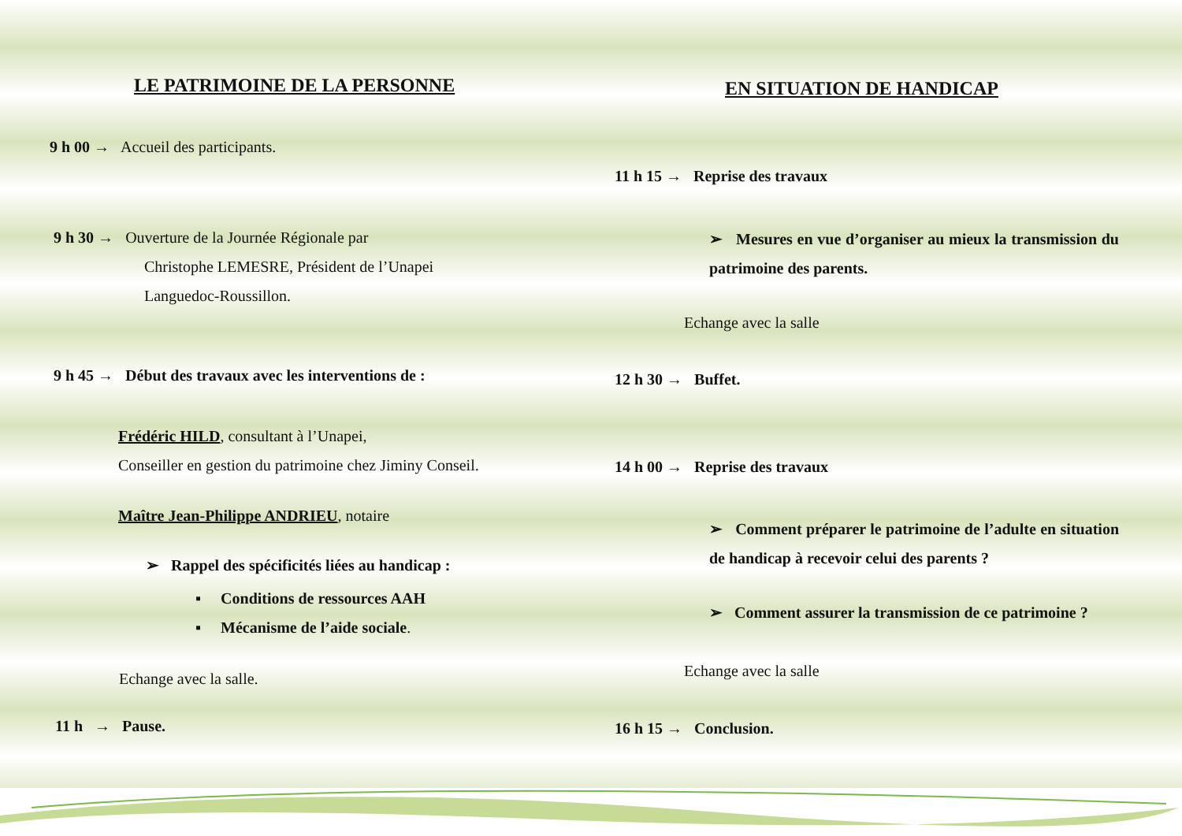LE PATRIMOINE DE LA PERSONNE
9 h 00 → Accueil des participants.
9 h 30 → Ouverture de la Journée Régionale par
Christophe LEMESRE, Président de l’Unapei
Languedoc-Roussillon.
9 h 45 → Début des travaux avec les interventions de :
Frédéric HILD, consultant à l’Unapei,
Conseiller en gestion du patrimoine chez Jiminy Conseil.
Maître Jean-Philippe ANDRIEU, notaire
➢ Rappel des spécificités liées au handicap :
▪ Conditions de ressources AAH
▪ Mécanisme de l’aide sociale.
Echange avec la salle.
11 h → Pause.
EN SITUATION DE HANDICAP
11 h 15 → Reprise des travaux
➢ Mesures en vue d’organiser au mieux la transmission du patrimoine des parents.
Echange avec la salle
12 h 30 → Buffet.
14 h 00 → Reprise des travaux
➢ Comment préparer le patrimoine de l’adulte en situation de handicap à recevoir celui des parents ?
➢ Comment assurer la transmission de ce patrimoine ?
Echange avec la salle
16 h 15 → Conclusion.